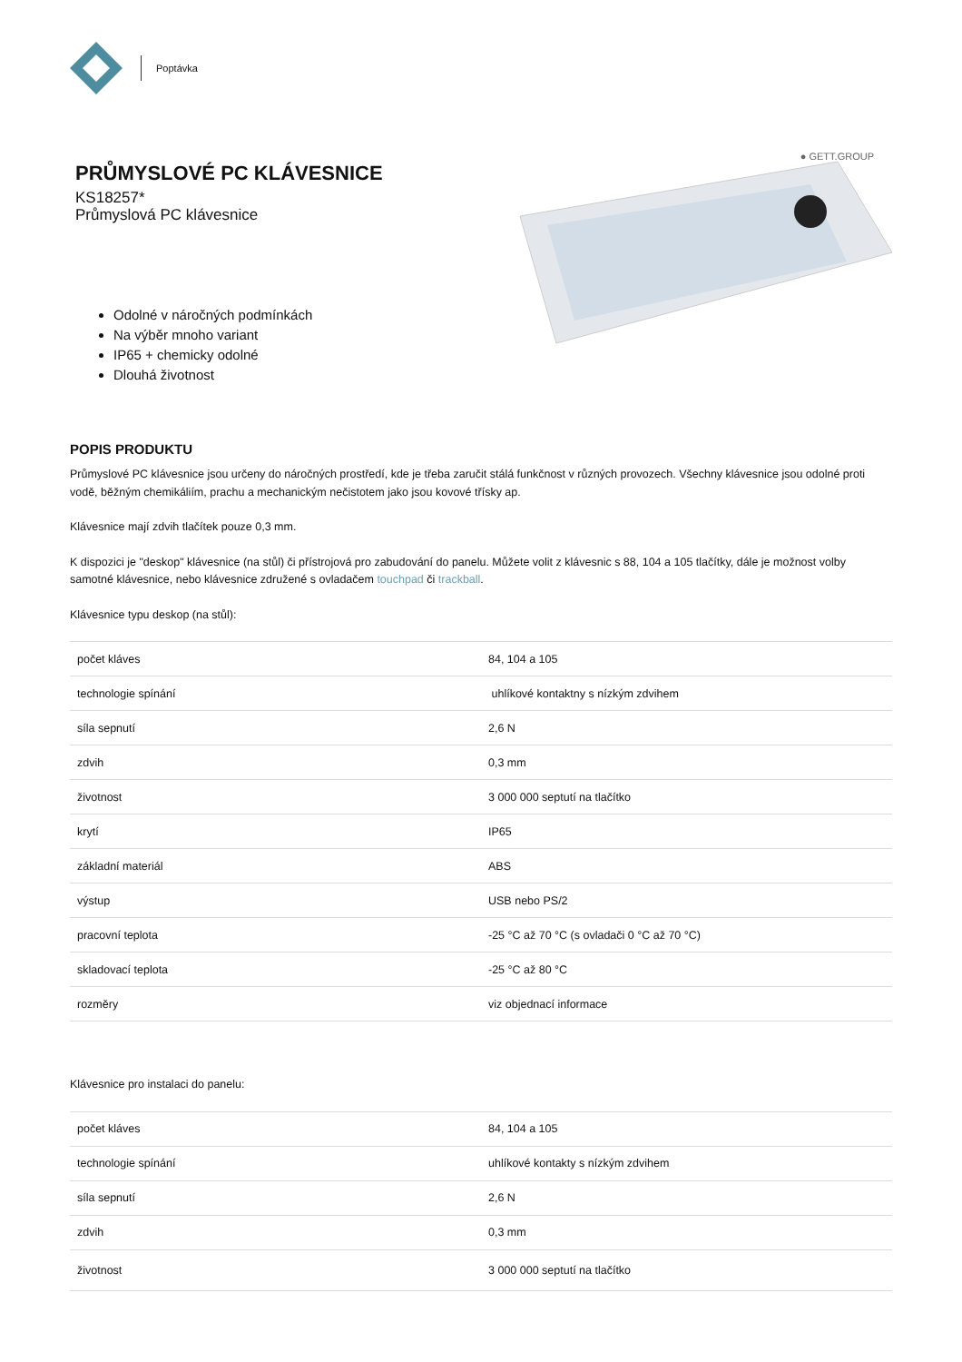Poptávka
PRŮMYSLOVÉ PC KLÁVESNICE
KS18257*
Průmyslová PC klávesnice
Odolné v náročných podmínkách
Na výběr mnoho variant
IP65 + chemicky odolné
Dlouhá životnost
● GETT.GROUP
POPIS PRODUKTU
Průmyslové PC klávesnice jsou určeny do náročných prostředí, kde je třeba zaručit stálá funkčnost v různých provozech. Všechny klávesnice jsou odolné proti vodě, běžným chemikáliím, prachu a mechanickým nečistotem jako jsou kovové třísky ap.
Klávesnice mají zdvih tlačítek pouze 0,3 mm.
K dispozici je "deskop" klávesnice (na stůl) či přístrojová pro zabudování do panelu. Můžete volit z klávesnic s 88, 104 a 105 tlačítky, dále je možnost volby samotné klávesnice, nebo klávesnice združené s ovladačem touchpad či trackball.
Klávesnice typu deskop (na stůl):
| počet kláves | 84, 104 a 105 |
| technologie spínání | uhlíkové kontaktny s nízkým zdvihem |
| síla sepnutí | 2,6 N |
| zdvih | 0,3 mm |
| životnost | 3 000 000 septutí na tlačítko |
| krytí | IP65 |
| základní materiál | ABS |
| výstup | USB nebo PS/2 |
| pracovní teplota | -25 °C až 70 °C (s ovladači 0 °C až 70 °C) |
| skladovací teplota | -25 °C až 80 °C |
| rozměry | viz objednací informace |
Klávesnice pro instalaci do panelu:
| počet kláves | 84, 104 a 105 |
| technologie spínání | uhlíkové kontakty s nízkým zdvihem |
| síla sepnutí | 2,6 N |
| zdvih | 0,3 mm |
| životnost | 3 000 000 septutí na tlačítko |